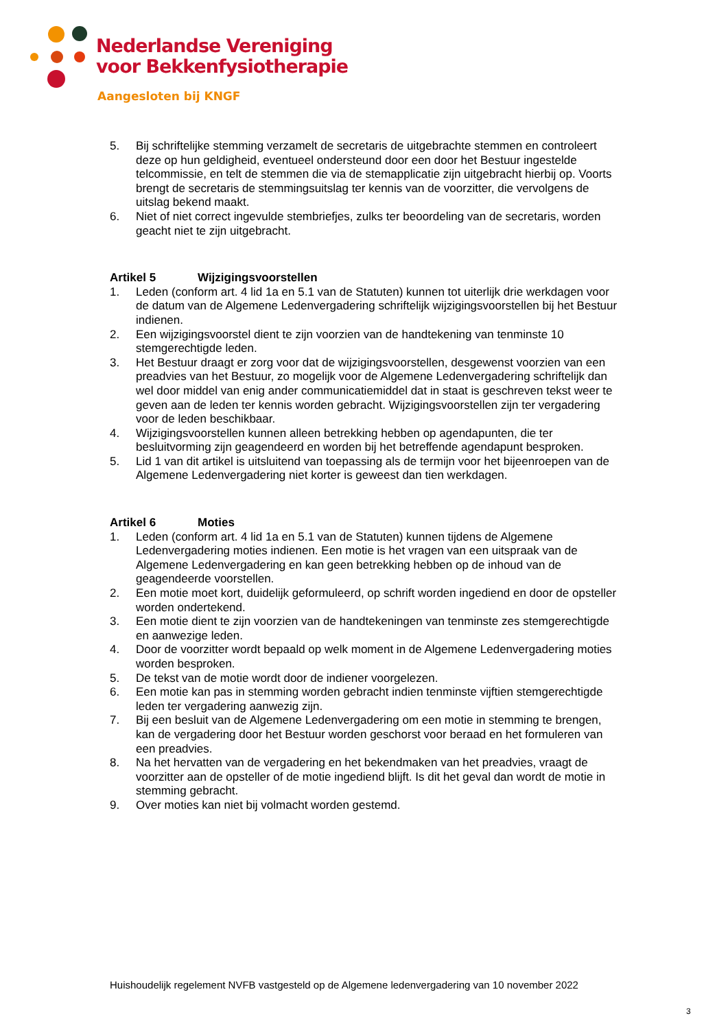Nederlandse Vereniging
voor Bekkenfysiotherapie
Aangesloten bij KNGF
5. Bij schriftelijke stemming verzamelt de secretaris de uitgebrachte stemmen en controleert deze op hun geldigheid, eventueel ondersteund door een door het Bestuur ingestelde telcommissie, en telt de stemmen die via de stemapplicatie zijn uitgebracht hierbij op. Voorts brengt de secretaris de stemmingsuitslag ter kennis van de voorzitter, die vervolgens de uitslag bekend maakt.
6. Niet of niet correct ingevulde stembriefjes, zulks ter beoordeling van de secretaris, worden geacht niet te zijn uitgebracht.
Artikel 5 Wijzigingsvoorstellen
1. Leden (conform art. 4 lid 1a en 5.1 van de Statuten) kunnen tot uiterlijk drie werkdagen voor de datum van de Algemene Ledenvergadering schriftelijk wijzigingsvoorstellen bij het Bestuur indienen.
2. Een wijzigingsvoorstel dient te zijn voorzien van de handtekening van tenminste 10 stemgerechtigde leden.
3. Het Bestuur draagt er zorg voor dat de wijzigingsvoorstellen, desgewenst voorzien van een preadvies van het Bestuur, zo mogelijk voor de Algemene Ledenvergadering schriftelijk dan wel door middel van enig ander communicatiemiddel dat in staat is geschreven tekst weer te geven aan de leden ter kennis worden gebracht. Wijzigingsvoorstellen zijn ter vergadering voor de leden beschikbaar.
4. Wijzigingsvoorstellen kunnen alleen betrekking hebben op agendapunten, die ter besluitvorming zijn geagendeerd en worden bij het betreffende agendapunt besproken.
5. Lid 1 van dit artikel is uitsluitend van toepassing als de termijn voor het bijeenroepen van de Algemene Ledenvergadering niet korter is geweest dan tien werkdagen.
Artikel 6 Moties
1. Leden (conform art. 4 lid 1a en 5.1 van de Statuten) kunnen tijdens de Algemene Ledenvergadering moties indienen. Een motie is het vragen van een uitspraak van de Algemene Ledenvergadering en kan geen betrekking hebben op de inhoud van de geagendeerde voorstellen.
2. Een motie moet kort, duidelijk geformuleerd, op schrift worden ingediend en door de opsteller worden ondertekend.
3. Een motie dient te zijn voorzien van de handtekeningen van tenminste zes stemgerechtigde en aanwezige leden.
4. Door de voorzitter wordt bepaald op welk moment in de Algemene Ledenvergadering moties worden besproken.
5. De tekst van de motie wordt door de indiener voorgelezen.
6. Een motie kan pas in stemming worden gebracht indien tenminste vijftien stemgerechtigde leden ter vergadering aanwezig zijn.
7. Bij een besluit van de Algemene Ledenvergadering om een motie in stemming te brengen, kan de vergadering door het Bestuur worden geschorst voor beraad en het formuleren van een preadvies.
8. Na het hervatten van de vergadering en het bekendmaken van het preadvies, vraagt de voorzitter aan de opsteller of de motie ingediend blijft. Is dit het geval dan wordt de motie in stemming gebracht.
9. Over moties kan niet bij volmacht worden gestemd.
Huishoudelijk regelement NVFB vastgesteld op de Algemene ledenvergadering van 10 november 2022
3